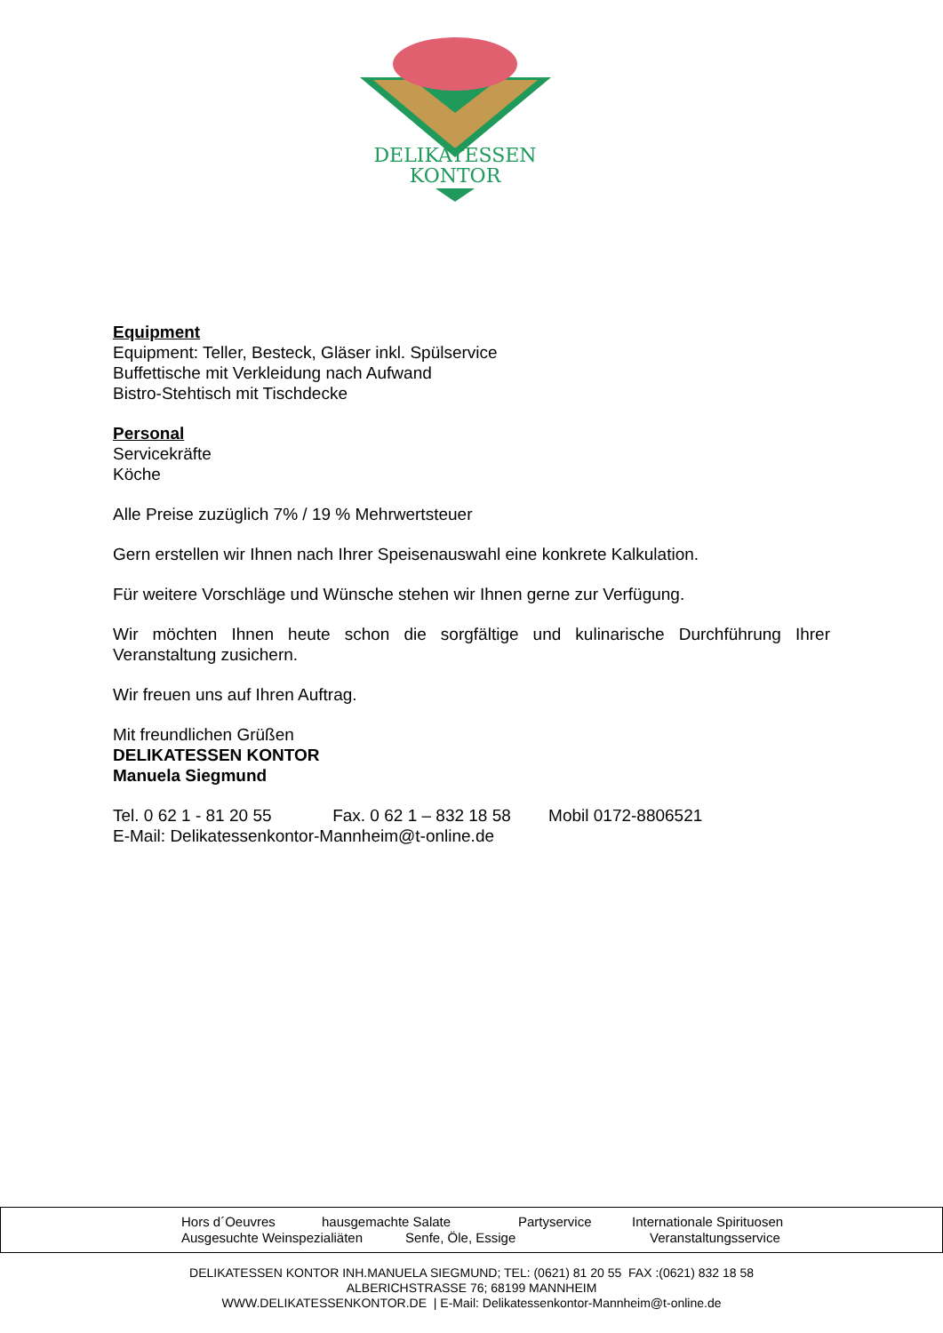DELIKATESSEN
KONTOR
Equipment
Equipment: Teller, Besteck, Gläser inkl. Spülservice
Buffettische mit Verkleidung nach Aufwand
Bistro-Stehtisch mit Tischdecke
Personal
Servicekräfte
Köche
Alle Preise zuzüglich 7% / 19 % Mehrwertsteuer
Gern erstellen wir Ihnen nach Ihrer Speisenauswahl eine konkrete Kalkulation.
Für weitere Vorschläge und Wünsche stehen wir Ihnen gerne zur Verfügung.
Wir möchten Ihnen heute schon die sorgfältige und kulinarische Durchführung Ihrer Veranstaltung zusichern.
Wir freuen uns auf Ihren Auftrag.
Mit freundlichen Grüßen
DELIKATESSEN KONTOR
Manuela Siegmund
Tel. 0 62 1 - 81 20 55 Fax. 0 62 1 – 832 18 58 Mobil 0172-8806521
E-Mail: Delikatessenkontor-Mannheim@t-online.de
Hors d´Oeuvres hausgemachte Salate Partyservice Internationale Spirituosen
Ausgesuchte Weinspezialiäten Senfe, Öle, Essige Veranstaltungsservice
DELIKATESSEN KONTOR INH.MANUELA SIEGMUND; TEL: (0621) 81 20 55 FAX :(0621) 832 18 58
ALBERICHSTRASSE 76; 68199 MANNHEIM
WWW.DELIKATESSENKONTOR.DE | E-Mail: Delikatessenkontor-Mannheim@t-online.de